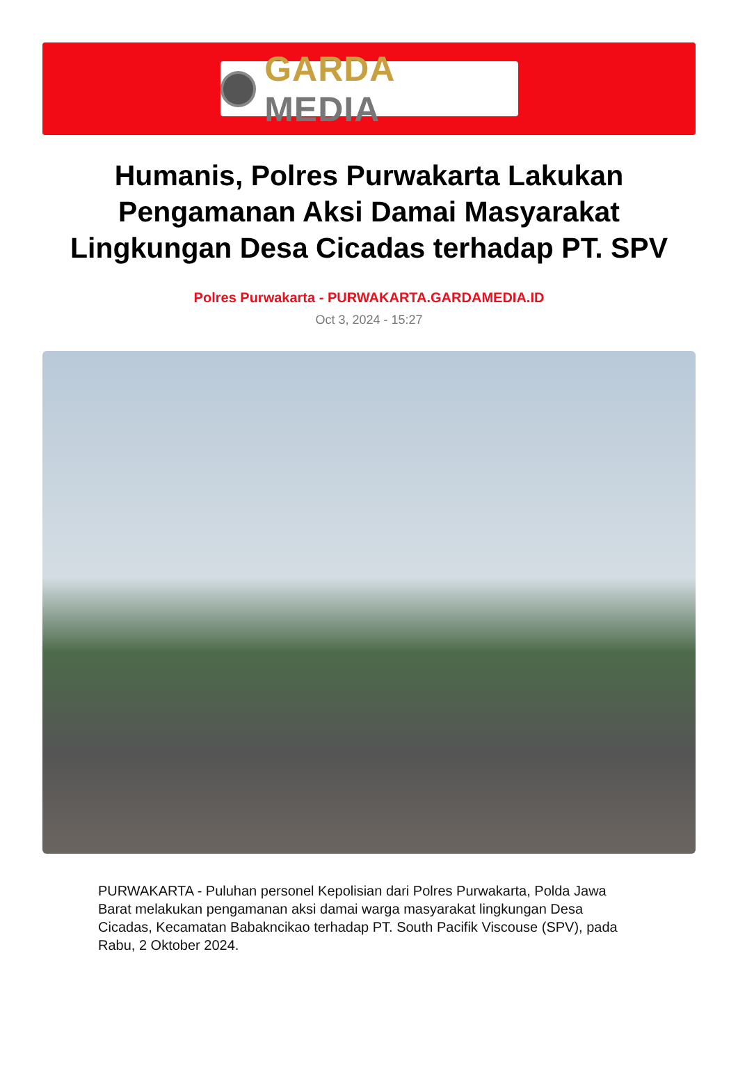GARDA MEDIA
Humanis, Polres Purwakarta Lakukan Pengamanan Aksi Damai Masyarakat Lingkungan Desa Cicadas terhadap PT. SPV
Polres Purwakarta - PURWAKARTA.GARDAMEDIA.ID
Oct 3, 2024 - 15:27
PURWAKARTA - Puluhan personel Kepolisian dari Polres Purwakarta, Polda Jawa Barat melakukan pengamanan aksi damai warga masyarakat lingkungan Desa Cicadas, Kecamatan Babakncikao terhadap PT. South Pacifik Viscouse (SPV), pada Rabu, 2 Oktober 2024.